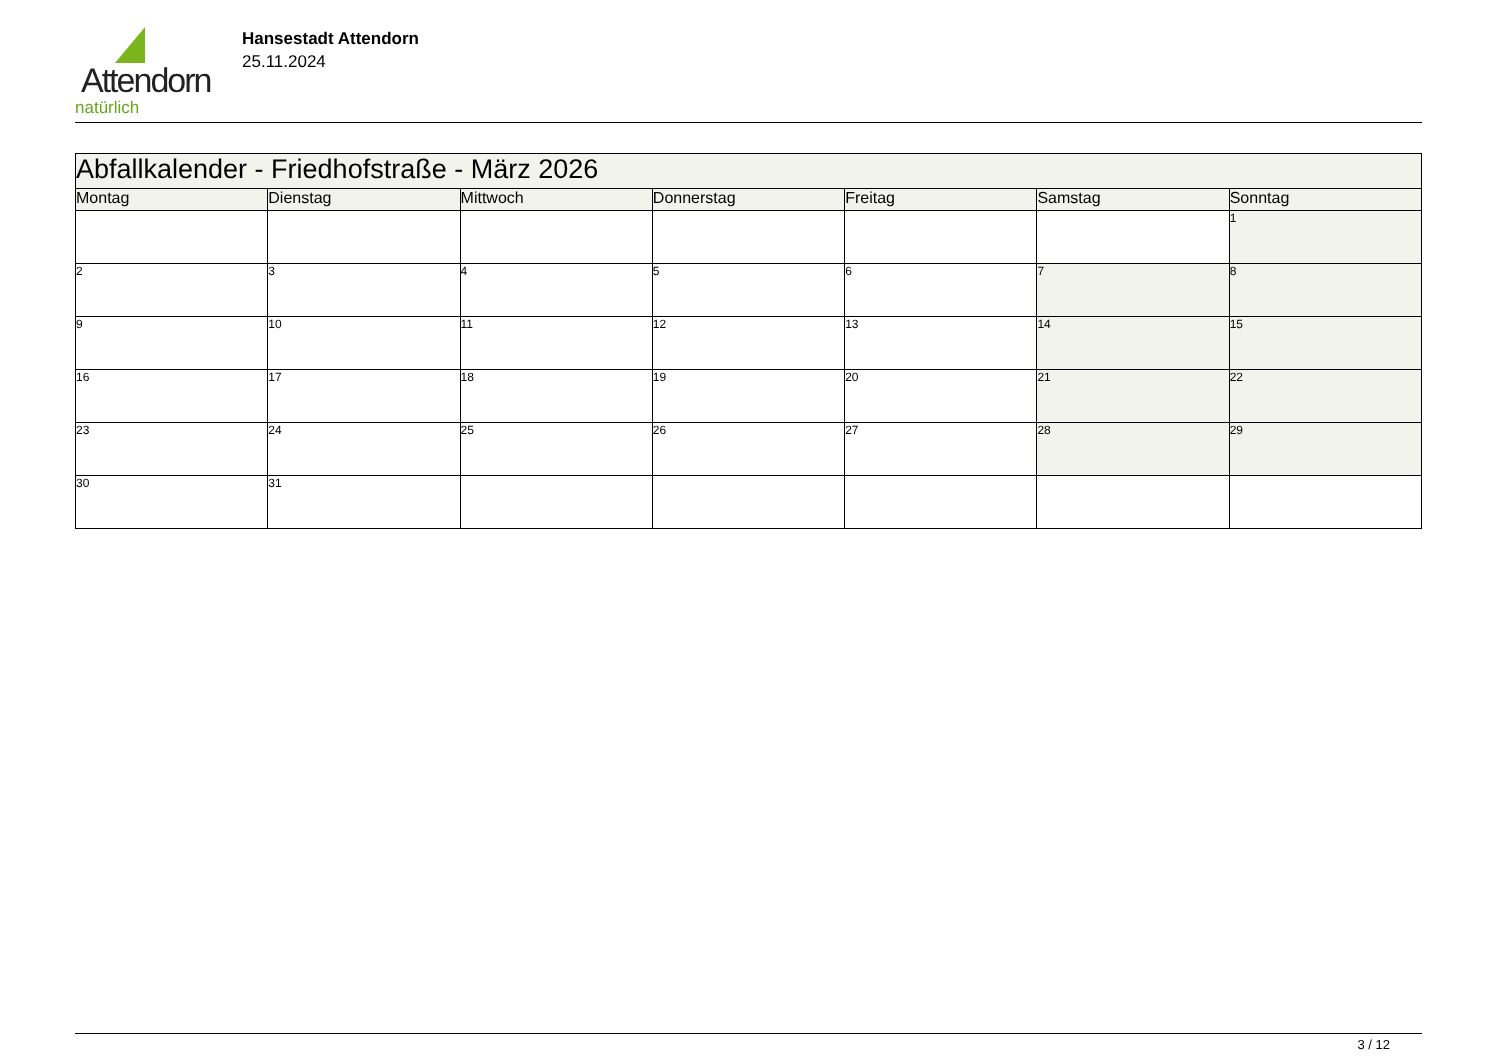Attendorn
natürlich
Hansestadt Attendorn
25.11.2024
| Abfallkalender - Friedhofstraße - März 2026 | | | | | | |
| Montag | Dienstag | Mittwoch | Donnerstag | Freitag | Samstag | Sonntag |
| | | | | | | 1 |
| 2 | 3 | 4 | 5 | 6 | 7 | 8 |
| 9 | 10 | 11 | 12 | 13 | 14 | 15 |
| 16 | 17 | 18 | 19 | 20 | 21 | 22 |
| 23 | 24 | 25 | 26 | 27 | 28 | 29 |
| 30 | 31 | | | | | |
3 / 12